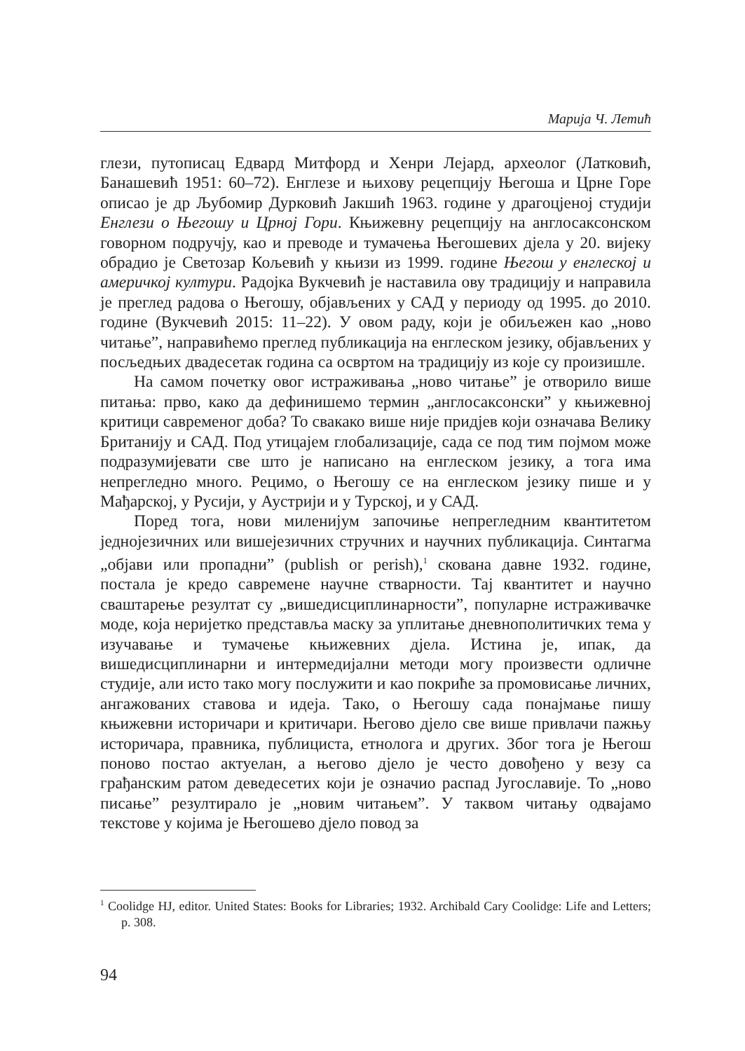Марија Ч. Летић
глези, путописац Едвард Митфорд и Хенри Лејард, археолог (Латковић, Банашевић 1951: 60–72). Енглезе и њихову рецепцију Његоша и Црне Горе описао је др Љубомир Дурковић Јакшић 1963. године у драгоцјеној студији Енглези о Његошу и Црној Гори. Књижевну рецепцију на англосаксонском говорном подручју, као и преводе и тумачења Његошевих дјела у 20. вијеку обрадио је Светозар Кољевић у књизи из 1999. године Његош у енглеској и америчкој култури. Радојка Вукчевић је наставила ову традицију и направила је преглед радова о Његошу, објављених у САД у периоду од 1995. до 2010. године (Вукчевић 2015: 11–22). У овом раду, који је обиљежен као „ново читање”, направићемо преглед публикација на енглеском језику, објављених у посљедњих двадесетак година са освртом на традицију из које су произишле.
На самом почетку овог истраживања „ново читање” је отворило више питања: прво, како да дефинишемо термин „англосаксонски” у књижевној критици савременог доба? То свакако више није придјев који означава Велику Британију и САД. Под утицајем глобализације, сада се под тим појмом може подразумијевати све што је написано на енглеском језику, а тога има непрегледно много. Рецимо, о Његошу се на енглеском језику пише и у Мађарској, у Русији, у Аустрији и у Турској, и у САД.
Поред тога, нови миленијум започиње непрегледним квантитетом једнојезичних или вишејезичних стручних и научних публикација. Синтагма „објави или пропадни” (publish or perish),<sup>1</sup> скована давне 1932. године, постала је кредо савремене научне стварности. Тај квантитет и научно сваштарење резултат су „вишедисциплинарности”, популарне истраживачке моде, која неријетко представља маску за уплитање дневнополитичких тема у изучавање и тумачење књижевних дјела. Истина је, ипак, да вишедисциплинарни и интермедијални методи могу произвести одличне студије, али исто тако могу послужити и као покриће за промовисање личних, ангажованих ставова и идеја. Тако, о Његошу сада понајмање пишу књижевни историчари и критичари. Његово дјело све више привлачи пажњу историчара, правника, публициста, етнолога и других. Због тога је Његош поново постао актуелан, а његово дјело је често довођено у везу са грађанским ратом деведесетих који је означио распад Југославије. То „ново писање” резултирало је „новим читањем”. У таквом читању одвајамо текстове у којима је Његошево дјело повод за
<sup>1</sup> Coolidge HJ, editor. United States: Books for Libraries; 1932. Archibald Cary Coolidge: Life and Letters; p. 308.
94